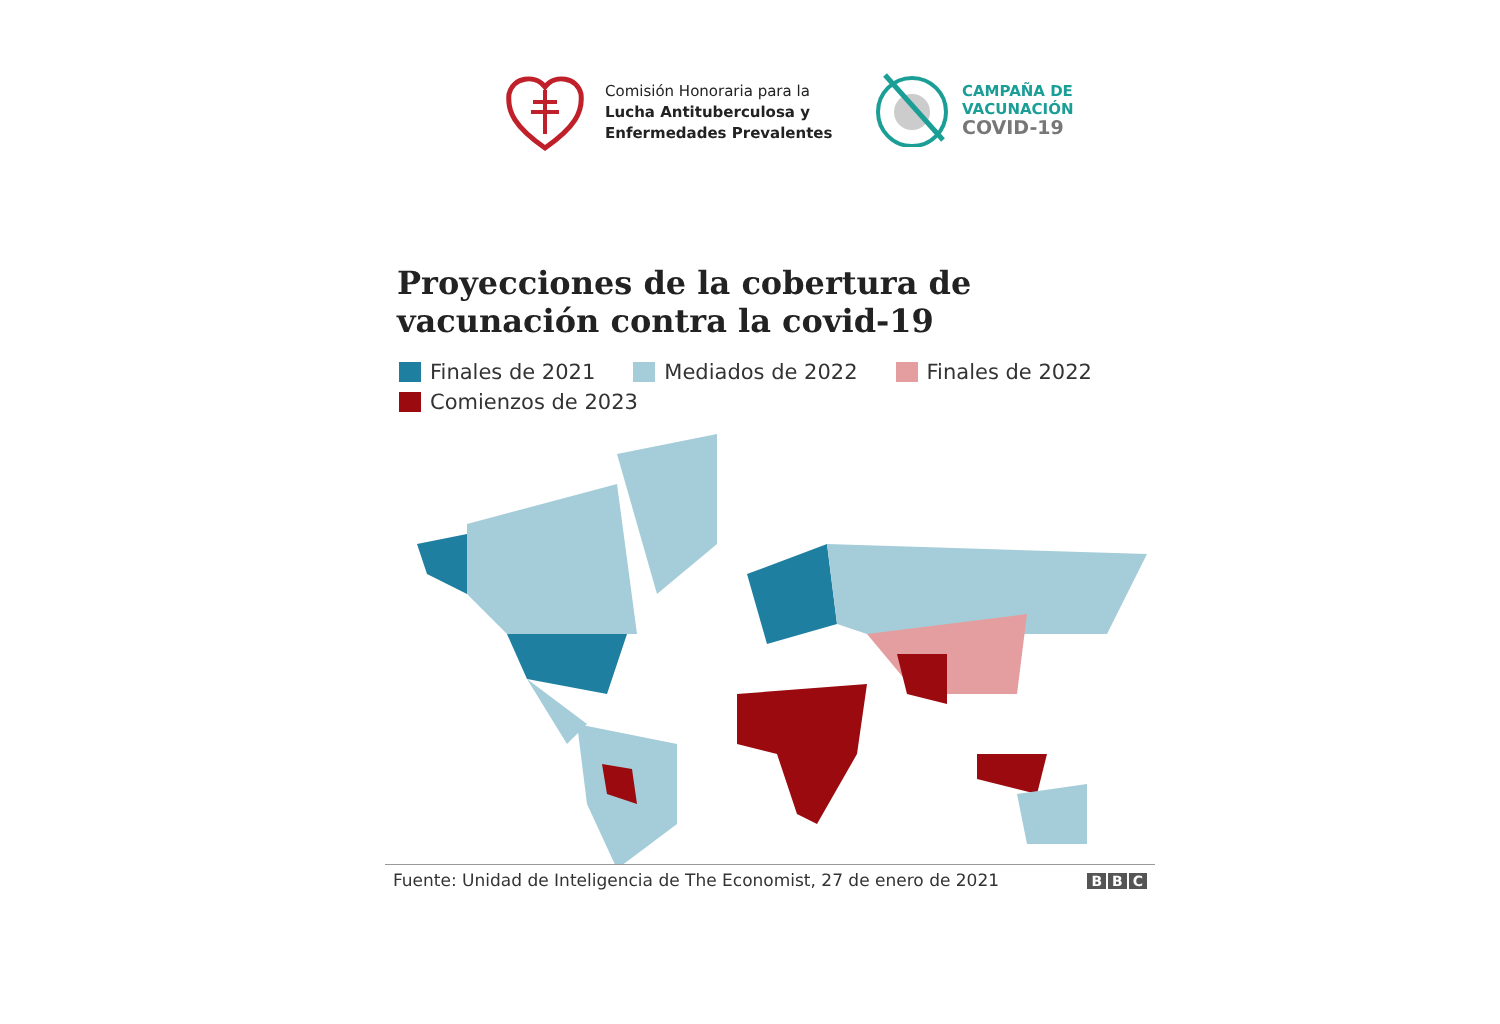Comisión Honoraria para la
Lucha Antituberculosa y
Enfermedades Prevalentes
CAMPAÑA DE
VACUNACIÓN
COVID-19
Proyecciones de la cobertura de vacunación contra la covid-19
Finales de 2021 Mediados de 2022 Finales de 2022 Comienzos de 2023
Fuente: Unidad de Inteligencia de The Economist, 27 de enero de 2021 B B C